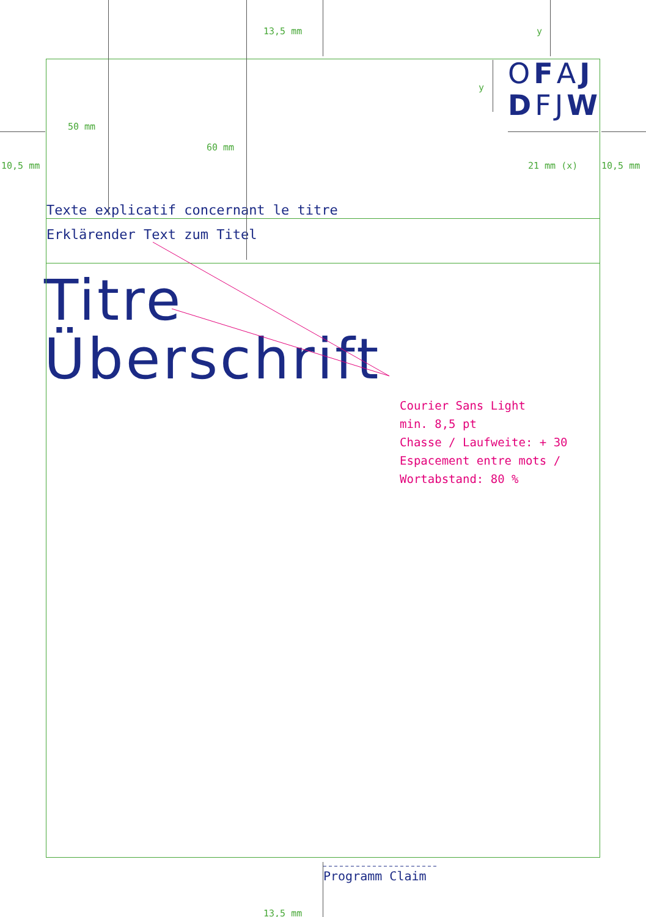13,5 mm y
y OFAJ
DFJW
50 mm
60 mm
10,5 mm 21 mm (x) 10,5 mm
Texte explicatif concernant le titre
Erklärender Text zum Titel
Titre
Überschrift
Courier Sans Light
min. 8,5 pt
Chasse / Laufweite: + 30
Espacement entre mots /
Wortabstand: 80 %
Programm Claim
13,5 mm